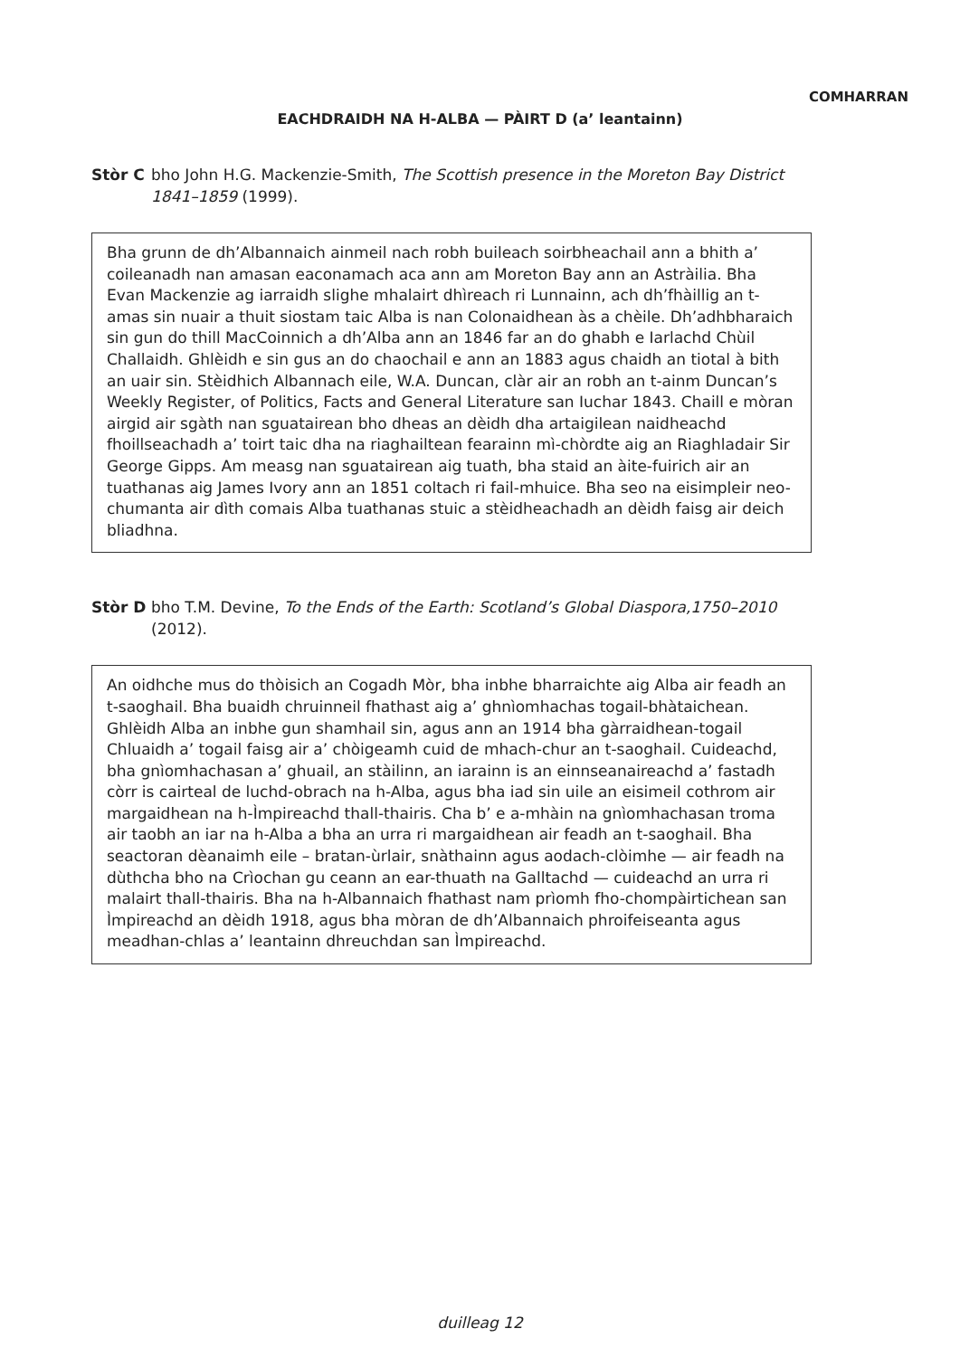COMHARRAN
EACHDRAIDH NA H-ALBA — PÀIRT D (a’ leantainn)
Stòr C bho John H.G. Mackenzie-Smith, The Scottish presence in the Moreton Bay District 1841–1859 (1999).
Bha grunn de dh’Albannaich ainmeil nach robh buileach soirbheachail ann a bhith a’ coileanadh nan amasan eaconamach aca ann am Moreton Bay ann an Astràilia. Bha Evan Mackenzie ag iarraidh slighe mhalairt dhìreach ri Lunnainn, ach dh’fhàillig an t-amas sin nuair a thuit siostam taic Alba is nan Colonaidhean às a chèile. Dh’adhbharaich sin gun do thill MacCoinnich a dh’Alba ann an 1846 far an do ghabh e Iarlachd Chùil Challaidh. Ghlèidh e sin gus an do chaochail e ann an 1883 agus chaidh an tiotal à bith an uair sin. Stèidhich Albannach eile, W.A. Duncan, clàr air an robh an t-ainm Duncan’s Weekly Register, of Politics, Facts and General Literature san Iuchar 1843. Chaill e mòran airgid air sgàth nan sguatairean bho dheas an dèidh dha artaigilean naidheachd fhoillseachadh a’ toirt taic dha na riaghailtean fearainn mì-chòrdte aig an Riaghladair Sir George Gipps. Am measg nan sguatairean aig tuath, bha staid an àite-fuirich air an tuathanas aig James Ivory ann an 1851 coltach ri fail-mhuice. Bha seo na eisimpleir neo-chumanta air dìth comais Alba tuathanas stuic a stèidheachadh an dèidh faisg air deich bliadhna.
Stòr D bho T.M. Devine, To the Ends of the Earth: Scotland’s Global Diaspora,1750–2010 (2012).
An oidhche mus do thòisich an Cogadh Mòr, bha inbhe bharraichte aig Alba air feadh an t-saoghail. Bha buaidh chruinneil fhathast aig a’ ghnìomhachas togail-bhàtaichean. Ghlèidh Alba an inbhe gun shamhail sin, agus ann an 1914 bha gàrraidhean-togail Chluaidh a’ togail faisg air a’ chòigeamh cuid de mhach-chur an t-saoghail. Cuideachd, bha gnìomhachasan a’ ghuail, an stàilinn, an iarainn is an einnseanaireachd a’ fastadh còrr is cairteal de luchd-obrach na h-Alba, agus bha iad sin uile an eisimeil cothrom air margaidhean na h-Ìmpireachd thall-thairis. Cha b’ e a-mhàin na gnìomhachasan troma air taobh an iar na h-Alba a bha an urra ri margaidhean air feadh an t-saoghail. Bha seactoran dèanaimh eile – bratan-ùrlair, snàthainn agus aodach-clòimhe — air feadh na dùthcha bho na Crìochan gu ceann an ear-thuath na Galltachd — cuideachd an urra ri malairt thall-thairis. Bha na h-Albannaich fhathast nam prìomh fho-chompàirtichean san Ìmpireachd an dèidh 1918, agus bha mòran de dh’Albannaich phroifeiseanta agus meadhan-chlas a’ leantainn dhreuchdan san Ìmpireachd.
duilleag 12